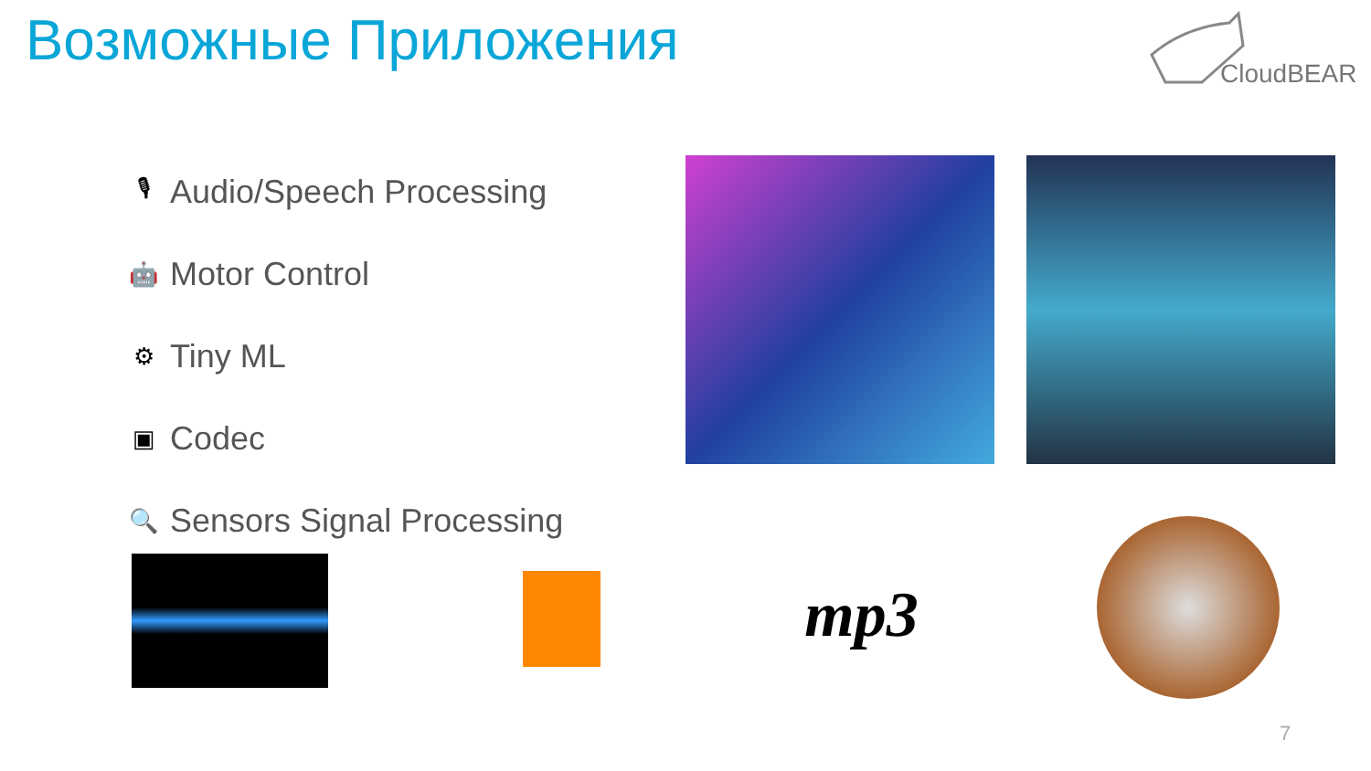Возможные Приложения CloudBEAR
🎙
Audio/Speech Processing
🤖
Motor Control
⚙
Tiny ML
▣
Codec
🔍
Sensors Signal Processing
mp3
7